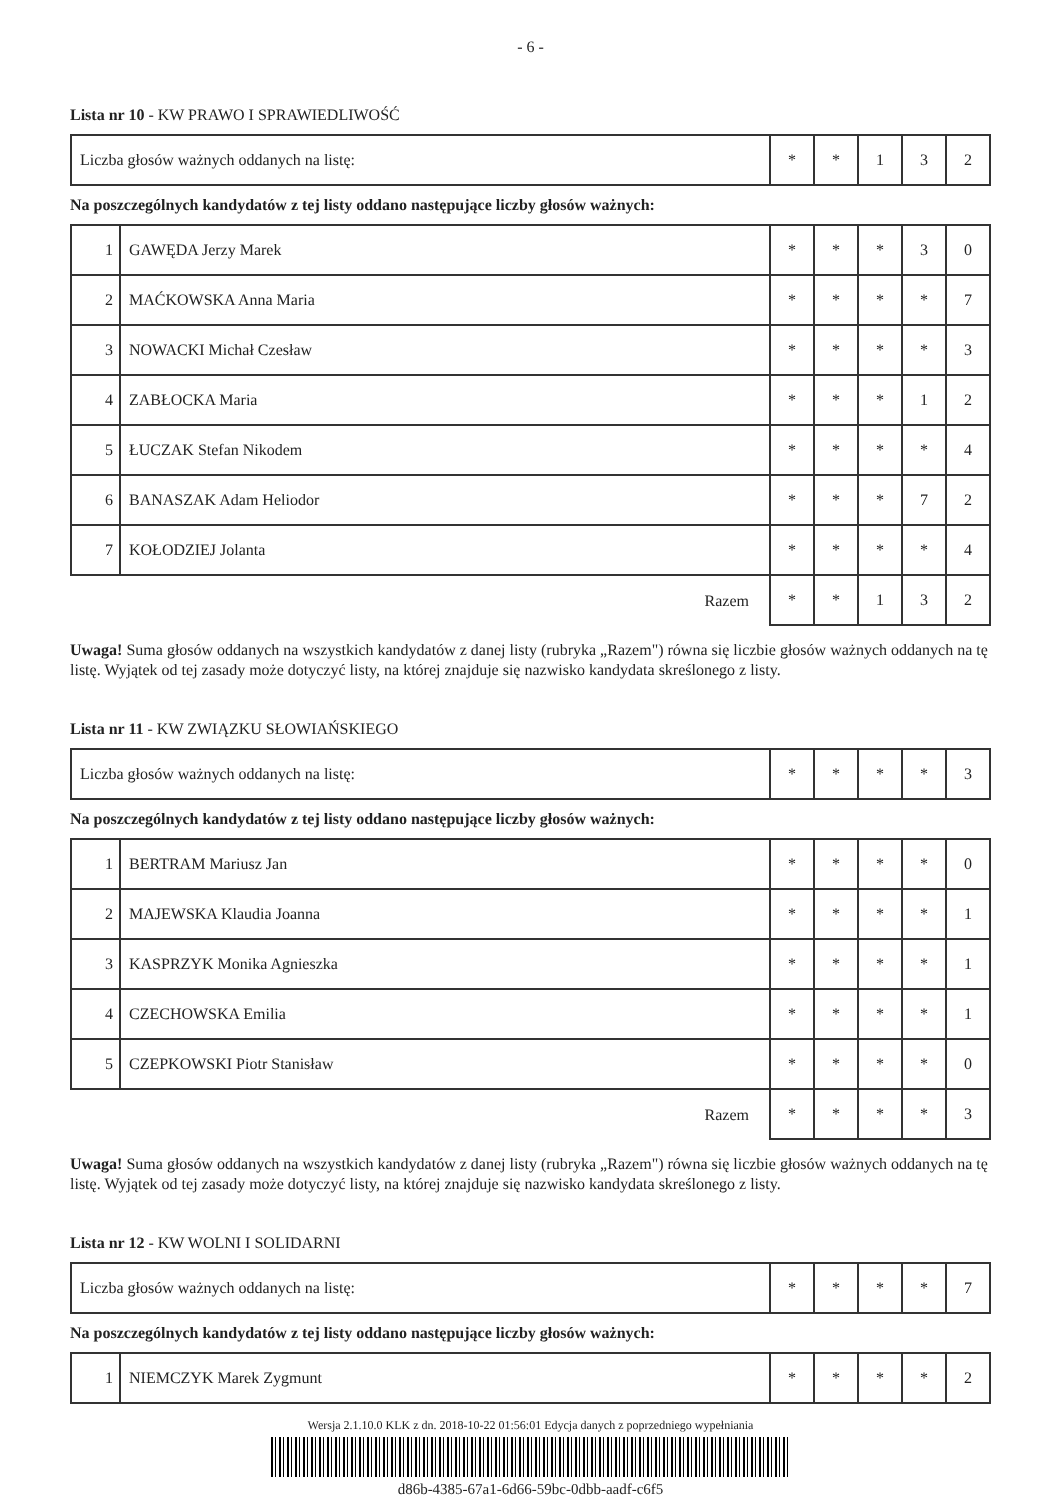- 6 -
Lista nr 10 - KW PRAWO I SPRAWIEDLIWOŚĆ
| Liczba głosów ważnych oddanych na listę: | * | * | 1 | 3 | 2 |
Na poszczególnych kandydatów z tej listy oddano następujące liczby głosów ważnych:
| 1 | GAWĘDA Jerzy Marek | * | * | * | 3 | 0 |
| 2 | MAĆKOWSKA Anna Maria | * | * | * | * | 7 |
| 3 | NOWACKI Michał Czesław | * | * | * | * | 3 |
| 4 | ZABŁOCKA Maria | * | * | * | 1 | 2 |
| 5 | ŁUCZAK Stefan Nikodem | * | * | * | * | 4 |
| 6 | BANASZAK Adam Heliodor | * | * | * | 7 | 2 |
| 7 | KOŁODZIEJ Jolanta | * | * | * | * | 4 |
| Razem | | * | * | 1 | 3 | 2 |
Uwaga! Suma głosów oddanych na wszystkich kandydatów z danej listy (rubryka „Razem") równa się liczbie głosów ważnych oddanych na tę listę. Wyjątek od tej zasady może dotyczyć listy, na której znajduje się nazwisko kandydata skreślonego z listy.
Lista nr 11 - KW ZWIĄZKU SŁOWIAŃSKIEGO
| Liczba głosów ważnych oddanych na listę: | * | * | * | * | 3 |
Na poszczególnych kandydatów z tej listy oddano następujące liczby głosów ważnych:
| 1 | BERTRAM Mariusz Jan | * | * | * | * | 0 |
| 2 | MAJEWSKA Klaudia Joanna | * | * | * | * | 1 |
| 3 | KASPRZYK Monika Agnieszka | * | * | * | * | 1 |
| 4 | CZECHOWSKA Emilia | * | * | * | * | 1 |
| 5 | CZEPKOWSKI Piotr Stanisław | * | * | * | * | 0 |
| Razem | | * | * | * | * | 3 |
Uwaga! Suma głosów oddanych na wszystkich kandydatów z danej listy (rubryka „Razem") równa się liczbie głosów ważnych oddanych na tę listę. Wyjątek od tej zasady może dotyczyć listy, na której znajduje się nazwisko kandydata skreślonego z listy.
Lista nr 12 - KW WOLNI I SOLIDARNI
| Liczba głosów ważnych oddanych na listę: | * | * | * | * | 7 |
Na poszczególnych kandydatów z tej listy oddano następujące liczby głosów ważnych:
| 1 | NIEMCZYK Marek Zygmunt | * | * | * | * | 2 |
Wersja 2.1.10.0 KLK z dn. 2018-10-22 01:56:01 Edycja danych z poprzedniego wypełniania
d86b-4385-67a1-6d66-59bc-0dbb-aadf-c6f5